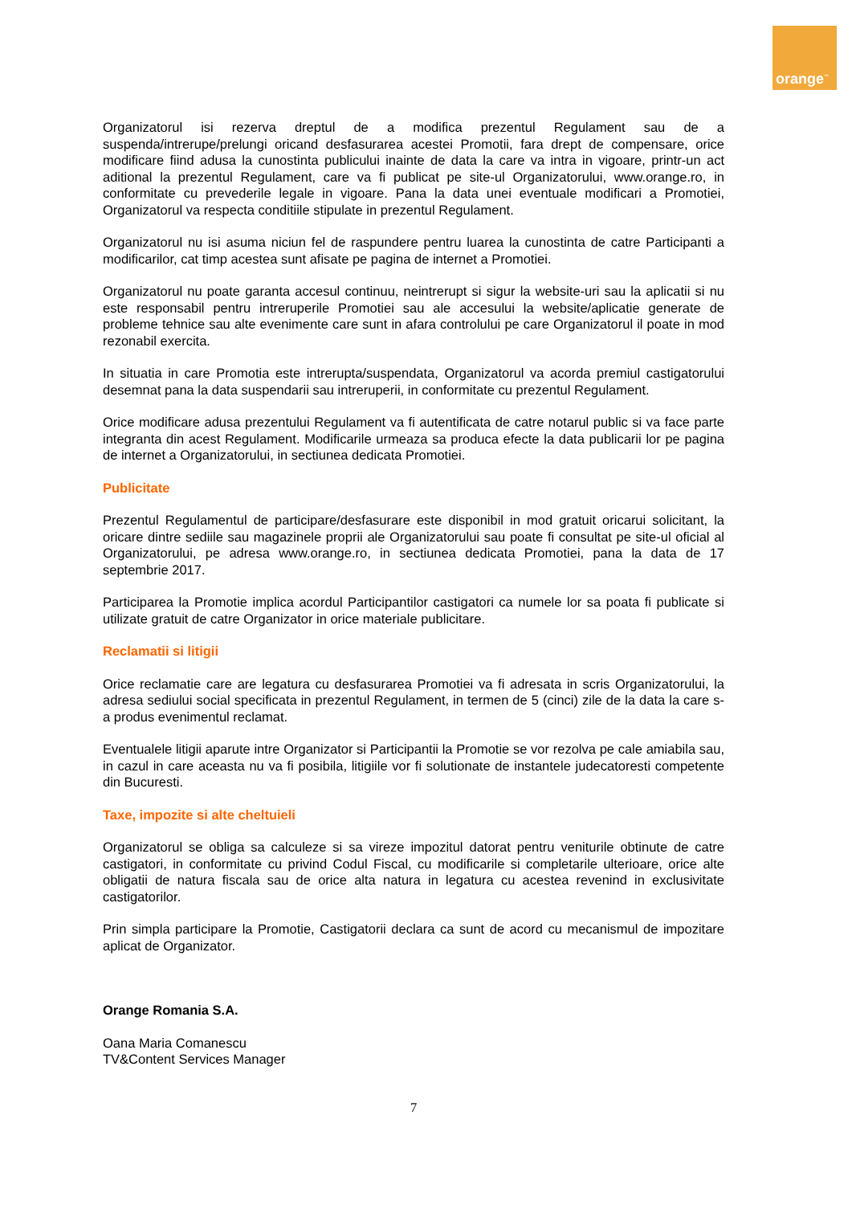orange<sup>™</sup>
Organizatorul isi rezerva dreptul de a modifica prezentul Regulament sau de a suspenda/intrerupe/prelungi oricand desfasurarea acestei Promotii, fara drept de compensare, orice modificare fiind adusa la cunostinta publicului inainte de data la care va intra in vigoare, printr-un act aditional la prezentul Regulament, care va fi publicat pe site-ul Organizatorului, www.orange.ro, in conformitate cu prevederile legale in vigoare. Pana la data unei eventuale modificari a Promotiei, Organizatorul va respecta conditiile stipulate in prezentul Regulament.
Organizatorul nu isi asuma niciun fel de raspundere pentru luarea la cunostinta de catre Participanti a modificarilor, cat timp acestea sunt afisate pe pagina de internet a Promotiei.
Organizatorul nu poate garanta accesul continuu, neintrerupt si sigur la website-uri sau la aplicatii si nu este responsabil pentru intreruperile Promotiei sau ale accesului la website/aplicatie generate de probleme tehnice sau alte evenimente care sunt in afara controlului pe care Organizatorul il poate in mod rezonabil exercita.
In situatia in care Promotia este intrerupta/suspendata, Organizatorul va acorda premiul castigatorului desemnat pana la data suspendarii sau intreruperii, in conformitate cu prezentul Regulament.
Orice modificare adusa prezentului Regulament va fi autentificata de catre notarul public si va face parte integranta din acest Regulament. Modificarile urmeaza sa produca efecte la data publicarii lor pe pagina de internet a Organizatorului, in sectiunea dedicata Promotiei.
Publicitate
Prezentul Regulamentul de participare/desfasurare este disponibil in mod gratuit oricarui solicitant, la oricare dintre sediile sau magazinele proprii ale Organizatorului sau poate fi consultat pe site-ul oficial al Organizatorului, pe adresa www.orange.ro, in sectiunea dedicata Promotiei, pana la data de 17 septembrie 2017.
Participarea la Promotie implica acordul Participantilor castigatori ca numele lor sa poata fi publicate si utilizate gratuit de catre Organizator in orice materiale publicitare.
Reclamatii si litigii
Orice reclamatie care are legatura cu desfasurarea Promotiei va fi adresata in scris Organizatorului, la adresa sediului social specificata in prezentul Regulament, in termen de 5 (cinci) zile de la data la care s-a produs evenimentul reclamat.
Eventualele litigii aparute intre Organizator si Participantii la Promotie se vor rezolva pe cale amiabila sau, in cazul in care aceasta nu va fi posibila, litigiile vor fi solutionate de instantele judecatoresti competente din Bucuresti.
Taxe, impozite si alte cheltuieli
Organizatorul se obliga sa calculeze si sa vireze impozitul datorat pentru veniturile obtinute de catre castigatori, in conformitate cu privind Codul Fiscal, cu modificarile si completarile ulterioare, orice alte obligatii de natura fiscala sau de orice alta natura in legatura cu acestea revenind in exclusivitate castigatorilor.
Prin simpla participare la Promotie, Castigatorii declara ca sunt de acord cu mecanismul de impozitare aplicat de Organizator.
Orange Romania S.A.
Oana Maria Comanescu
TV&Content Services Manager
7